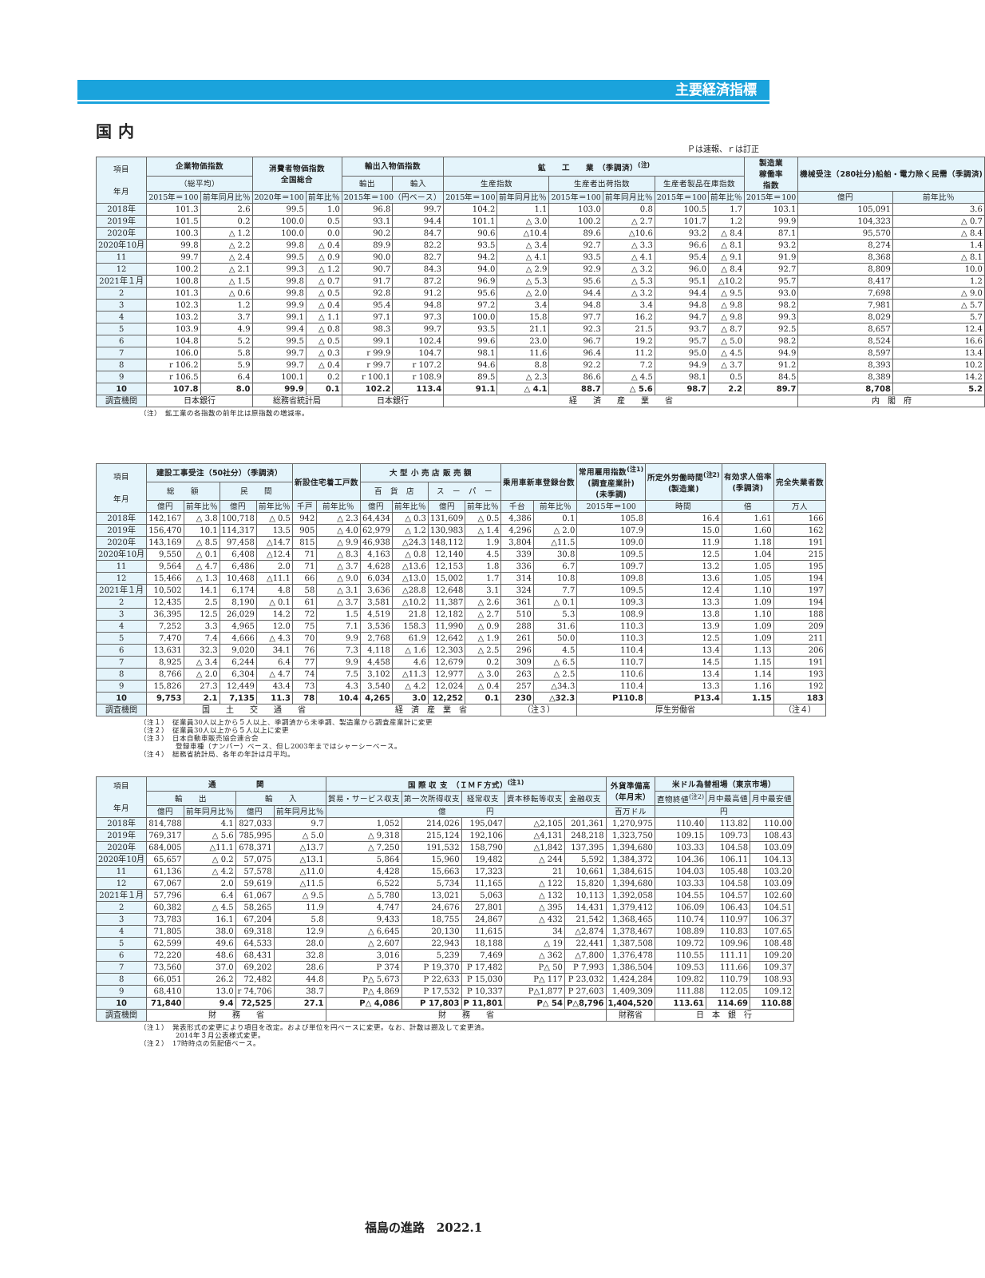主要経済指標
国内
Ｐは速報、ｒは訂正
| 項目 年月 | 企業物価指数 | | 消費者物価指数 全国総合 | | 輸出入物価指数 | | 鉱 工 業 （季調済）<sup>(注)</sup> | | | | | | 製造業 稼働率 指数 | 機械受注（280社分)船舶・電力除く民需（季調済) | |
| --- | --- | --- | --- | --- | --- | --- | --- | --- | --- | --- | --- | --- | --- | --- | --- |
| | （総平均） | | | | 輸出 | 輸入 | 生産指数 | | 生産者出荷指数 | | 生産者製品在庫指数 | | | | |
| | 2015年＝100 | 前年同月比％ | 2020年＝100 | 前年比％ | 2015年＝100（円ベース） | | 2015年＝100 | 前年同月比％ | 2015年＝100 | 前年同月比％ | 2015年＝100 | 前年比％ | 2015年＝100 | 億円 | 前年比％ |
| 2018年 | 101.3 | 2.6 | 99.5 | 1.0 | 96.8 | 99.7 | 104.2 | 1.1 | 103.0 | 0.8 | 100.5 | 1.7 | 103.1 | 105,091 | 3.6 |
| 2019年 | 101.5 | 0.2 | 100.0 | 0.5 | 93.1 | 94.4 | 101.1 | △ 3.0 | 100.2 | △ 2.7 | 101.7 | 1.2 | 99.9 | 104,323 | △ 0.7 |
| 2020年 | 100.3 | △ 1.2 | 100.0 | 0.0 | 90.2 | 84.7 | 90.6 | △10.4 | 89.6 | △10.6 | 93.2 | △ 8.4 | 87.1 | 95,570 | △ 8.4 |
| 2020年10月 | 99.8 | △ 2.2 | 99.8 | △ 0.4 | 89.9 | 82.2 | 93.5 | △ 3.4 | 92.7 | △ 3.3 | 96.6 | △ 8.1 | 93.2 | 8,274 | 1.4 |
| 11 | 99.7 | △ 2.4 | 99.5 | △ 0.9 | 90.0 | 82.7 | 94.2 | △ 4.1 | 93.5 | △ 4.1 | 95.4 | △ 9.1 | 91.9 | 8,368 | △ 8.1 |
| 12 | 100.2 | △ 2.1 | 99.3 | △ 1.2 | 90.7 | 84.3 | 94.0 | △ 2.9 | 92.9 | △ 3.2 | 96.0 | △ 8.4 | 92.7 | 8,809 | 10.0 |
| 2021年１月 | 100.8 | △ 1.5 | 99.8 | △ 0.7 | 91.7 | 87.2 | 96.9 | △ 5.3 | 95.6 | △ 5.3 | 95.1 | △10.2 | 95.7 | 8,417 | 1.2 |
| 2 | 101.3 | △ 0.6 | 99.8 | △ 0.5 | 92.8 | 91.2 | 95.6 | △ 2.0 | 94.4 | △ 3.2 | 94.4 | △ 9.5 | 93.0 | 7,698 | △ 9.0 |
| 3 | 102.3 | 1.2 | 99.9 | △ 0.4 | 95.4 | 94.8 | 97.2 | 3.4 | 94.8 | 3.4 | 94.8 | △ 9.8 | 98.2 | 7,981 | △ 5.7 |
| 4 | 103.2 | 3.7 | 99.1 | △ 1.1 | 97.1 | 97.3 | 100.0 | 15.8 | 97.7 | 16.2 | 94.7 | △ 9.8 | 99.3 | 8,029 | 5.7 |
| 5 | 103.9 | 4.9 | 99.4 | △ 0.8 | 98.3 | 99.7 | 93.5 | 21.1 | 92.3 | 21.5 | 93.7 | △ 8.7 | 92.5 | 8,657 | 12.4 |
| 6 | 104.8 | 5.2 | 99.5 | △ 0.5 | 99.1 | 102.4 | 99.6 | 23.0 | 96.7 | 19.2 | 95.7 | △ 5.0 | 98.2 | 8,524 | 16.6 |
| 7 | 106.0 | 5.8 | 99.7 | △ 0.3 | r 99.9 | 104.7 | 98.1 | 11.6 | 96.4 | 11.2 | 95.0 | △ 4.5 | 94.9 | 8,597 | 13.4 |
| 8 | r 106.2 | 5.9 | 99.7 | △ 0.4 | r 99.7 | r 107.2 | 94.6 | 8.8 | 92.2 | 7.2 | 94.9 | △ 3.7 | 91.2 | 8,393 | 10.2 |
| 9 | r 106.5 | 6.4 | 100.1 | 0.2 | r 100.1 | r 108.9 | 89.5 | △ 2.3 | 86.6 | △ 4.5 | 98.1 | 0.5 | 84.5 | 8,389 | 14.2 |
| 10 | 107.8 | 8.0 | 99.9 | 0.1 | 102.2 | 113.4 | 91.1 | △ 4.1 | 88.7 | △ 5.6 | 98.7 | 2.2 | 89.7 | 8,708 | 5.2 |
| 調査機関 | 日本銀行 | | 総務省統計局 | | 日本銀行 | | 経 済 産 業 省 | | | | | | | 内 閣 府 | |
（注）　鉱工業の各指数の前年比は原指数の増減率。
| 項目 年月 | 建設工事受注（50社分）（季調済） | | | | 新設住宅着工戸数 | | 大 型 小 売 店 販 売 額 | | | | 乗用車新車登録台数 | | 常用雇用指数<sup>(注1)</sup> (調査産業計) (未季調) | 所定外労働時間<sup>(注2)</sup> (製造業) | 有効求人倍率 (季調済) | 完全失業者数 |
| --- | --- | --- | --- | --- | --- | --- | --- | --- | --- | --- | --- | --- | --- | --- | --- | --- |
| | 総 額 | | 民 間 | | | | 百 貨 店 | | ス ー パ ー | | | | | | | |
| | 億円 | 前年比％ | 億円 | 前年比％ | 千戸 | 前年比％ | 億円 | 前年比％ | 億円 | 前年比％ | 千台 | 前年比％ | 2015年＝100 | 時間 | 倍 | 万人 |
| 2018年 | 142,167 | △ 3.8 | 100,718 | △ 0.5 | 942 | △ 2.3 | 64,434 | △ 0.3 | 131,609 | △ 0.5 | 4,386 | 0.1 | 105.8 | 16.4 | 1.61 | 166 |
| 2019年 | 156,470 | 10.1 | 114,317 | 13.5 | 905 | △ 4.0 | 62,979 | △ 1.2 | 130,983 | △ 1.4 | 4,296 | △ 2.0 | 107.9 | 15.0 | 1.60 | 162 |
| 2020年 | 143,169 | △ 8.5 | 97,458 | △14.7 | 815 | △ 9.9 | 46,938 | △24.3 | 148,112 | 1.9 | 3,804 | △11.5 | 109.0 | 11.9 | 1.18 | 191 |
| 2020年10月 | 9,550 | △ 0.1 | 6,408 | △12.4 | 71 | △ 8.3 | 4,163 | △ 0.8 | 12,140 | 4.5 | 339 | 30.8 | 109.5 | 12.5 | 1.04 | 215 |
| 11 | 9,564 | △ 4.7 | 6,486 | 2.0 | 71 | △ 3.7 | 4,628 | △13.6 | 12,153 | 1.8 | 336 | 6.7 | 109.7 | 13.2 | 1.05 | 195 |
| 12 | 15,466 | △ 1.3 | 10,468 | △11.1 | 66 | △ 9.0 | 6,034 | △13.0 | 15,002 | 1.7 | 314 | 10.8 | 109.8 | 13.6 | 1.05 | 194 |
| 2021年１月 | 10,502 | 14.1 | 6,174 | 4.8 | 58 | △ 3.1 | 3,636 | △28.8 | 12,648 | 3.1 | 324 | 7.7 | 109.5 | 12.4 | 1.10 | 197 |
| 2 | 12,435 | 2.5 | 8,190 | △ 0.1 | 61 | △ 3.7 | 3,581 | △10.2 | 11,387 | △ 2.6 | 361 | △ 0.1 | 109.3 | 13.3 | 1.09 | 194 |
| 3 | 36,395 | 12.5 | 26,029 | 14.2 | 72 | 1.5 | 4,519 | 21.8 | 12,182 | △ 2.7 | 510 | 5.3 | 108.9 | 13.8 | 1.10 | 188 |
| 4 | 7,252 | 3.3 | 4,965 | 12.0 | 75 | 7.1 | 3,536 | 158.3 | 11,990 | △ 0.9 | 288 | 31.6 | 110.3 | 13.9 | 1.09 | 209 |
| 5 | 7,470 | 7.4 | 4,666 | △ 4.3 | 70 | 9.9 | 2,768 | 61.9 | 12,642 | △ 1.9 | 261 | 50.0 | 110.3 | 12.5 | 1.09 | 211 |
| 6 | 13,631 | 32.3 | 9,020 | 34.1 | 76 | 7.3 | 4,118 | △ 1.6 | 12,303 | △ 2.5 | 296 | 4.5 | 110.4 | 13.4 | 1.13 | 206 |
| 7 | 8,925 | △ 3.4 | 6,244 | 6.4 | 77 | 9.9 | 4,458 | 4.6 | 12,679 | 0.2 | 309 | △ 6.5 | 110.7 | 14.5 | 1.15 | 191 |
| 8 | 8,766 | △ 2.0 | 6,304 | △ 4.7 | 74 | 7.5 | 3,102 | △11.3 | 12,977 | △ 3.0 | 263 | △ 2.5 | 110.6 | 13.4 | 1.14 | 193 |
| 9 | 15,826 | 27.3 | 12,449 | 43.4 | 73 | 4.3 | 3,540 | △ 4.2 | 12,024 | △ 0.4 | 257 | △34.3 | 110.4 | 13.3 | 1.16 | 192 |
| 10 | 9,753 | 2.1 | 7,135 | 11.3 | 78 | 10.4 | 4,265 | 3.0 | 12,252 | 0.1 | 230 | △32.3 | P110.8 | P13.4 | 1.15 | 183 |
| 調査機関 | 国 土 交 通 省 | | | | | | 経 済 産 業 省 | | | | （注３） | | 厚生労働省 | | | （注４） |
（注１）　従業員30人以上から５人以上、季調済から未季調、製造業から調査産業計に変更
（注２）　従業員30人以上から５人以上に変更
（注３）　日本自動車販売協会連合会
　　　　　登録車種（ナンバー）ベース、但し2003年まではシャーシーベース。
（注４）　総務省統計局、各年の年計は月平均。
| 項目 年月 | 通 関 | | | | 国 際 収 支 （ＩＭＦ方式）<sup>(注1)</sup> | | | | | 外貨準備高 （年月末） | 米ドル為替相場（東京市場） | | |
| --- | --- | --- | --- | --- | --- | --- | --- | --- | --- | --- | --- | --- | --- |
| | 輸 出 | | 輸 入 | | 貿易・サービス収支 | 第一次所得収支 | 経常収支 | 資本移転等収支 | 金融収支 | | 直物終値<sup>(注2)</sup> | 月中最高値 | 月中最安値 |
| | 億円 | 前年同月比％ | 億円 | 前年同月比％ | 億 円 | | | | | 百万ドル | 円 | | |
| 2018年 | 814,788 | 4.1 | 827,033 | 9.7 | 1,052 | 214,026 | 195,047 | △2,105 | 201,361 | 1,270,975 | 110.40 | 113.82 | 110.00 |
| 2019年 | 769,317 | △ 5.6 | 785,995 | △ 5.0 | △ 9,318 | 215,124 | 192,106 | △4,131 | 248,218 | 1,323,750 | 109.15 | 109.73 | 108.43 |
| 2020年 | 684,005 | △11.1 | 678,371 | △13.7 | △ 7,250 | 191,532 | 158,790 | △1,842 | 137,395 | 1,394,680 | 103.33 | 104.58 | 103.09 |
| 2020年10月 | 65,657 | △ 0.2 | 57,075 | △13.1 | 5,864 | 15,960 | 19,482 | △ 244 | 5,592 | 1,384,372 | 104.36 | 106.11 | 104.13 |
| 11 | 61,136 | △ 4.2 | 57,578 | △11.0 | 4,428 | 15,663 | 17,323 | 21 | 10,661 | 1,384,615 | 104.03 | 105.48 | 103.20 |
| 12 | 67,067 | 2.0 | 59,619 | △11.5 | 6,522 | 5,734 | 11,165 | △ 122 | 15,820 | 1,394,680 | 103.33 | 104.58 | 103.09 |
| 2021年１月 | 57,796 | 6.4 | 61,067 | △ 9.5 | △ 5,780 | 13,021 | 5,063 | △ 132 | 10,113 | 1,392,058 | 104.55 | 104.57 | 102.60 |
| 2 | 60,382 | △ 4.5 | 58,265 | 11.9 | 4,747 | 24,676 | 27,801 | △ 395 | 14,431 | 1,379,412 | 106.09 | 106.43 | 104.51 |
| 3 | 73,783 | 16.1 | 67,204 | 5.8 | 9,433 | 18,755 | 24,867 | △ 432 | 21,542 | 1,368,465 | 110.74 | 110.97 | 106.37 |
| 4 | 71,805 | 38.0 | 69,318 | 12.9 | △ 6,645 | 20,130 | 11,615 | 34 | △2,874 | 1,378,467 | 108.89 | 110.83 | 107.65 |
| 5 | 62,599 | 49.6 | 64,533 | 28.0 | △ 2,607 | 22,943 | 18,188 | △ 19 | 22,441 | 1,387,508 | 109.72 | 109.96 | 108.48 |
| 6 | 72,220 | 48.6 | 68,431 | 32.8 | 3,016 | 5,239 | 7,469 | △ 362 | △7,800 | 1,376,478 | 110.55 | 111.11 | 109.20 |
| 7 | 73,560 | 37.0 | 69,202 | 28.6 | P 374 | P 19,370 | P 17,482 | P△ 50 | P 7,993 | 1,386,504 | 109.53 | 111.66 | 109.37 |
| 8 | 66,051 | 26.2 | 72,482 | 44.8 | P△ 5,673 | P 22,633 | P 15,030 | P△ 117 | P 23,032 | 1,424,284 | 109.82 | 110.79 | 108.93 |
| 9 | 68,410 | 13.0 | r 74,706 | 38.7 | P△ 4,869 | P 17,532 | P 10,337 | P△1,877 | P 27,603 | 1,409,309 | 111.88 | 112.05 | 109.12 |
| 10 | 71,840 | 9.4 | 72,525 | 27.1 | P△ 4,086 | P 17,803 | P 11,801 | P△ 54 | P△8,796 | 1,404,520 | 113.61 | 114.69 | 110.88 |
| 調査機関 | 財 務 省 | | | | 財 務 省 | | | | | 財務省 | 日 本 銀 行 | | |
（注１）　発表形式の変更により項目を改定。および単位を円ベースに変更。なお、計数は遡及して変更済。
　　　　　2014年３月公表様式変更。
（注２）　17時時点の気配値ベース。
福島の進路　2022.1